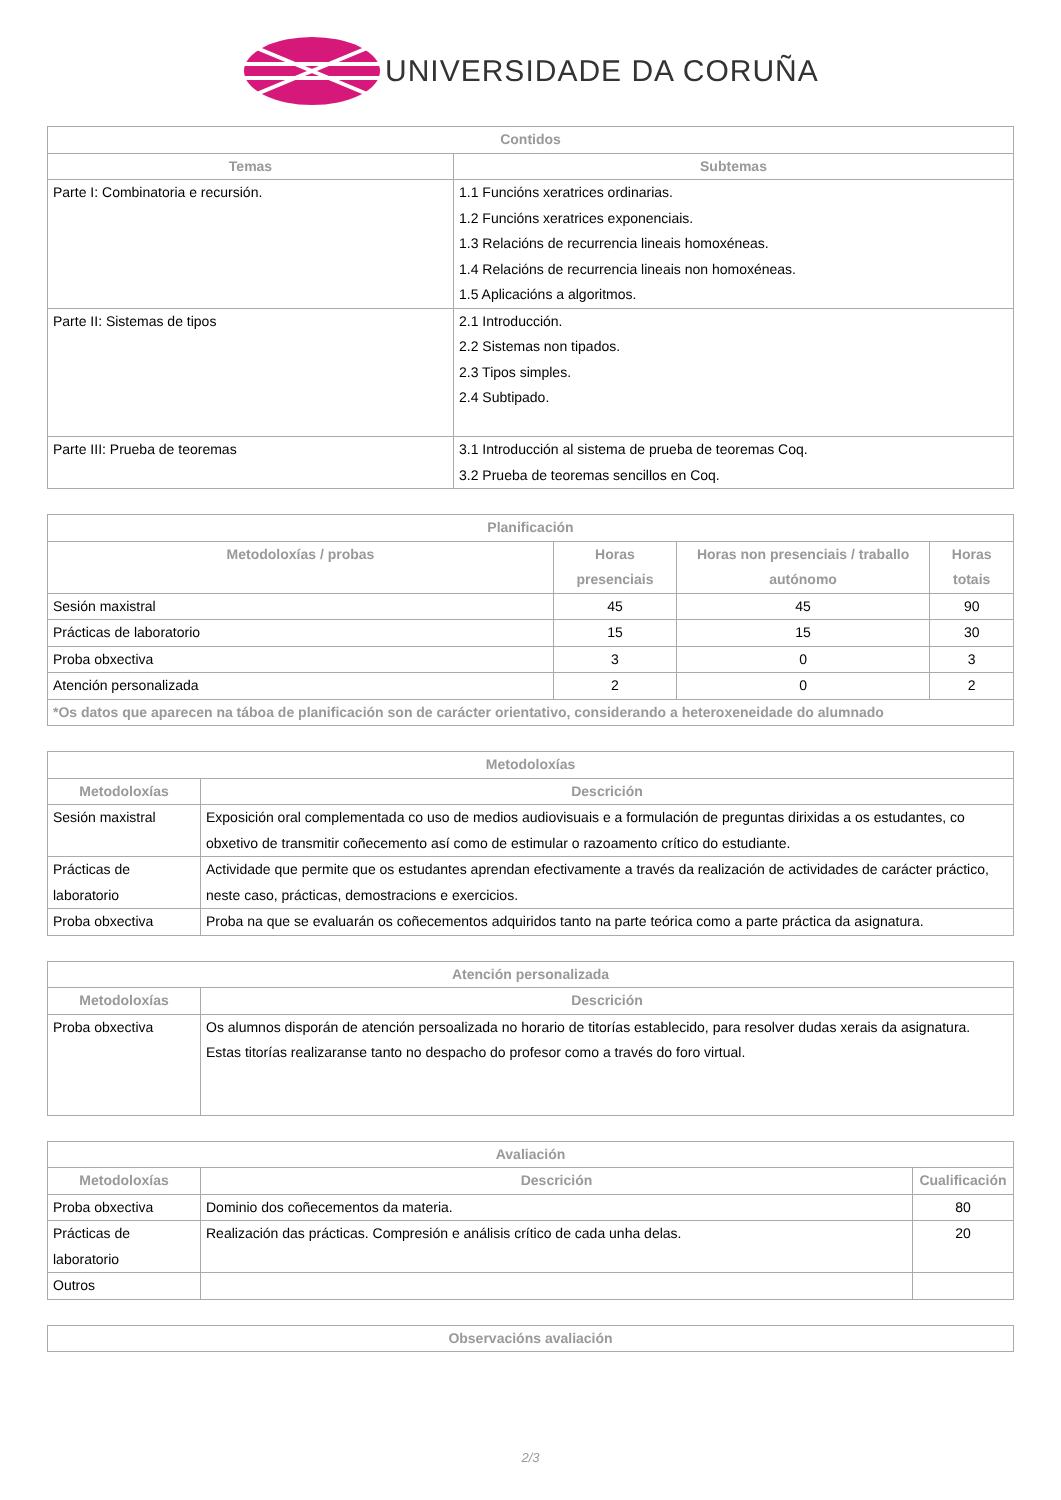UNIVERSIDADE DA CORUÑA
| Contidos | |
| --- | --- |
| Temas | Subtemas |
| Parte I: Combinatoria e recursión. | 1.1 Funcións xeratrices ordinarias. 1.2 Funcións xeratrices exponenciais. 1.3 Relacións de recurrencia lineais homoxéneas. 1.4 Relacións de recurrencia lineais non homoxéneas. 1.5 Aplicacións a algoritmos. |
| Parte II: Sistemas de tipos | 2.1 Introducción. 2.2 Sistemas non tipados. 2.3 Tipos simples. 2.4 Subtipado. |
| Parte III: Prueba de teoremas | 3.1 Introducción al sistema de prueba de teoremas Coq. 3.2 Prueba de teoremas sencillos en Coq. |
| Planificación | | | |
| --- | --- | --- | --- |
| Metodoloxías / probas | Horas presenciais | Horas non presenciais / traballo autónomo | Horas totais |
| Sesión maxistral | 45 | 45 | 90 |
| Prácticas de laboratorio | 15 | 15 | 30 |
| Proba obxectiva | 3 | 0 | 3 |
| Atención personalizada | 2 | 0 | 2 |
| *Os datos que aparecen na táboa de planificación son de carácter orientativo, considerando a heteroxeneidade do alumnado | | | |
| Metodoloxías | |
| --- | --- |
| Metodoloxías | Descrición |
| Sesión maxistral | Exposición oral complementada co uso de medios audiovisuais e a formulación de preguntas dirixidas a os estudantes, co obxetivo de transmitir coñecemento así como de estimular o razoamento crítico do estudiante. |
| Prácticas de laboratorio | Actividade que permite que os estudantes aprendan efectivamente a través da realización de actividades de carácter práctico, neste caso, prácticas, demostracions e exercicios. |
| Proba obxectiva | Proba na que se evaluarán os coñecementos adquiridos tanto na parte teórica como a parte práctica da asignatura. |
| Atención personalizada | |
| --- | --- |
| Metodoloxías | Descrición |
| Proba obxectiva | Os alumnos disporán de atención persoalizada no horario de titorías establecido, para resolver dudas xerais da asignatura. Estas titorías realizaranse tanto no despacho do profesor como a través do foro virtual. |
| Avaliación | | |
| --- | --- | --- |
| Metodoloxías | Descrición | Cualificación |
| Proba obxectiva | Dominio dos coñecementos da materia. | 80 |
| Prácticas de laboratorio | Realización das prácticas. Compresión e análisis crítico de cada unha delas. | 20 |
| Outros | | |
| Observacións avaliación |
| --- |
2/3